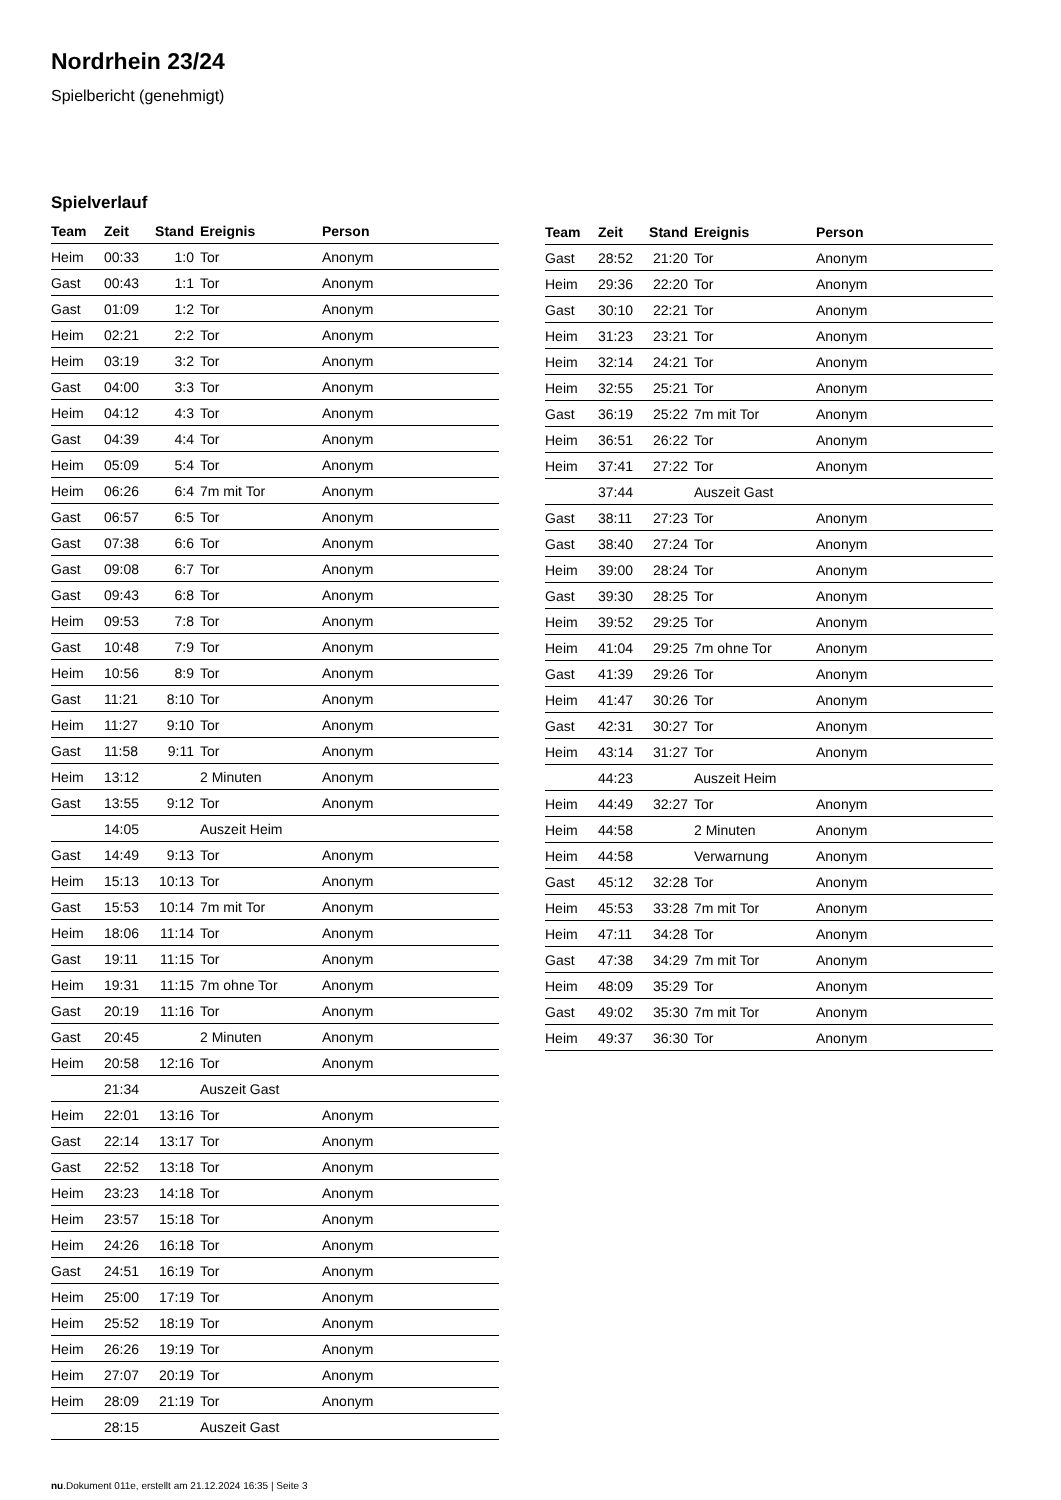Nordrhein 23/24
Spielbericht (genehmigt)
Spielverlauf
| Team | Zeit | Stand | Ereignis | Person |
| --- | --- | --- | --- | --- |
| Heim | 00:33 | 1:0 | Tor | Anonym |
| Gast | 00:43 | 1:1 | Tor | Anonym |
| Gast | 01:09 | 1:2 | Tor | Anonym |
| Heim | 02:21 | 2:2 | Tor | Anonym |
| Heim | 03:19 | 3:2 | Tor | Anonym |
| Gast | 04:00 | 3:3 | Tor | Anonym |
| Heim | 04:12 | 4:3 | Tor | Anonym |
| Gast | 04:39 | 4:4 | Tor | Anonym |
| Heim | 05:09 | 5:4 | Tor | Anonym |
| Heim | 06:26 | 6:4 | 7m mit Tor | Anonym |
| Gast | 06:57 | 6:5 | Tor | Anonym |
| Gast | 07:38 | 6:6 | Tor | Anonym |
| Gast | 09:08 | 6:7 | Tor | Anonym |
| Gast | 09:43 | 6:8 | Tor | Anonym |
| Heim | 09:53 | 7:8 | Tor | Anonym |
| Gast | 10:48 | 7:9 | Tor | Anonym |
| Heim | 10:56 | 8:9 | Tor | Anonym |
| Gast | 11:21 | 8:10 | Tor | Anonym |
| Heim | 11:27 | 9:10 | Tor | Anonym |
| Gast | 11:58 | 9:11 | Tor | Anonym |
| Heim | 13:12 | | 2 Minuten | Anonym |
| Gast | 13:55 | 9:12 | Tor | Anonym |
| | 14:05 | | Auszeit Heim | |
| Gast | 14:49 | 9:13 | Tor | Anonym |
| Heim | 15:13 | 10:13 | Tor | Anonym |
| Gast | 15:53 | 10:14 | 7m mit Tor | Anonym |
| Heim | 18:06 | 11:14 | Tor | Anonym |
| Gast | 19:11 | 11:15 | Tor | Anonym |
| Heim | 19:31 | 11:15 | 7m ohne Tor | Anonym |
| Gast | 20:19 | 11:16 | Tor | Anonym |
| Gast | 20:45 | | 2 Minuten | Anonym |
| Heim | 20:58 | 12:16 | Tor | Anonym |
| | 21:34 | | Auszeit Gast | |
| Heim | 22:01 | 13:16 | Tor | Anonym |
| Gast | 22:14 | 13:17 | Tor | Anonym |
| Gast | 22:52 | 13:18 | Tor | Anonym |
| Heim | 23:23 | 14:18 | Tor | Anonym |
| Heim | 23:57 | 15:18 | Tor | Anonym |
| Heim | 24:26 | 16:18 | Tor | Anonym |
| Gast | 24:51 | 16:19 | Tor | Anonym |
| Heim | 25:00 | 17:19 | Tor | Anonym |
| Heim | 25:52 | 18:19 | Tor | Anonym |
| Heim | 26:26 | 19:19 | Tor | Anonym |
| Heim | 27:07 | 20:19 | Tor | Anonym |
| Heim | 28:09 | 21:19 | Tor | Anonym |
| | 28:15 | | Auszeit Gast | |
| Team | Zeit | Stand | Ereignis | Person |
| --- | --- | --- | --- | --- |
| Gast | 28:52 | 21:20 | Tor | Anonym |
| Heim | 29:36 | 22:20 | Tor | Anonym |
| Gast | 30:10 | 22:21 | Tor | Anonym |
| Heim | 31:23 | 23:21 | Tor | Anonym |
| Heim | 32:14 | 24:21 | Tor | Anonym |
| Heim | 32:55 | 25:21 | Tor | Anonym |
| Gast | 36:19 | 25:22 | 7m mit Tor | Anonym |
| Heim | 36:51 | 26:22 | Tor | Anonym |
| Heim | 37:41 | 27:22 | Tor | Anonym |
| | 37:44 | | Auszeit Gast | |
| Gast | 38:11 | 27:23 | Tor | Anonym |
| Gast | 38:40 | 27:24 | Tor | Anonym |
| Heim | 39:00 | 28:24 | Tor | Anonym |
| Gast | 39:30 | 28:25 | Tor | Anonym |
| Heim | 39:52 | 29:25 | Tor | Anonym |
| Heim | 41:04 | 29:25 | 7m ohne Tor | Anonym |
| Gast | 41:39 | 29:26 | Tor | Anonym |
| Heim | 41:47 | 30:26 | Tor | Anonym |
| Gast | 42:31 | 30:27 | Tor | Anonym |
| Heim | 43:14 | 31:27 | Tor | Anonym |
| | 44:23 | | Auszeit Heim | |
| Heim | 44:49 | 32:27 | Tor | Anonym |
| Heim | 44:58 | | 2 Minuten | Anonym |
| Heim | 44:58 | | Verwarnung | Anonym |
| Gast | 45:12 | 32:28 | Tor | Anonym |
| Heim | 45:53 | 33:28 | 7m mit Tor | Anonym |
| Heim | 47:11 | 34:28 | Tor | Anonym |
| Gast | 47:38 | 34:29 | 7m mit Tor | Anonym |
| Heim | 48:09 | 35:29 | Tor | Anonym |
| Gast | 49:02 | 35:30 | 7m mit Tor | Anonym |
| Heim | 49:37 | 36:30 | Tor | Anonym |
nu.Dokument 011e, erstellt am 21.12.2024 16:35 | Seite 3